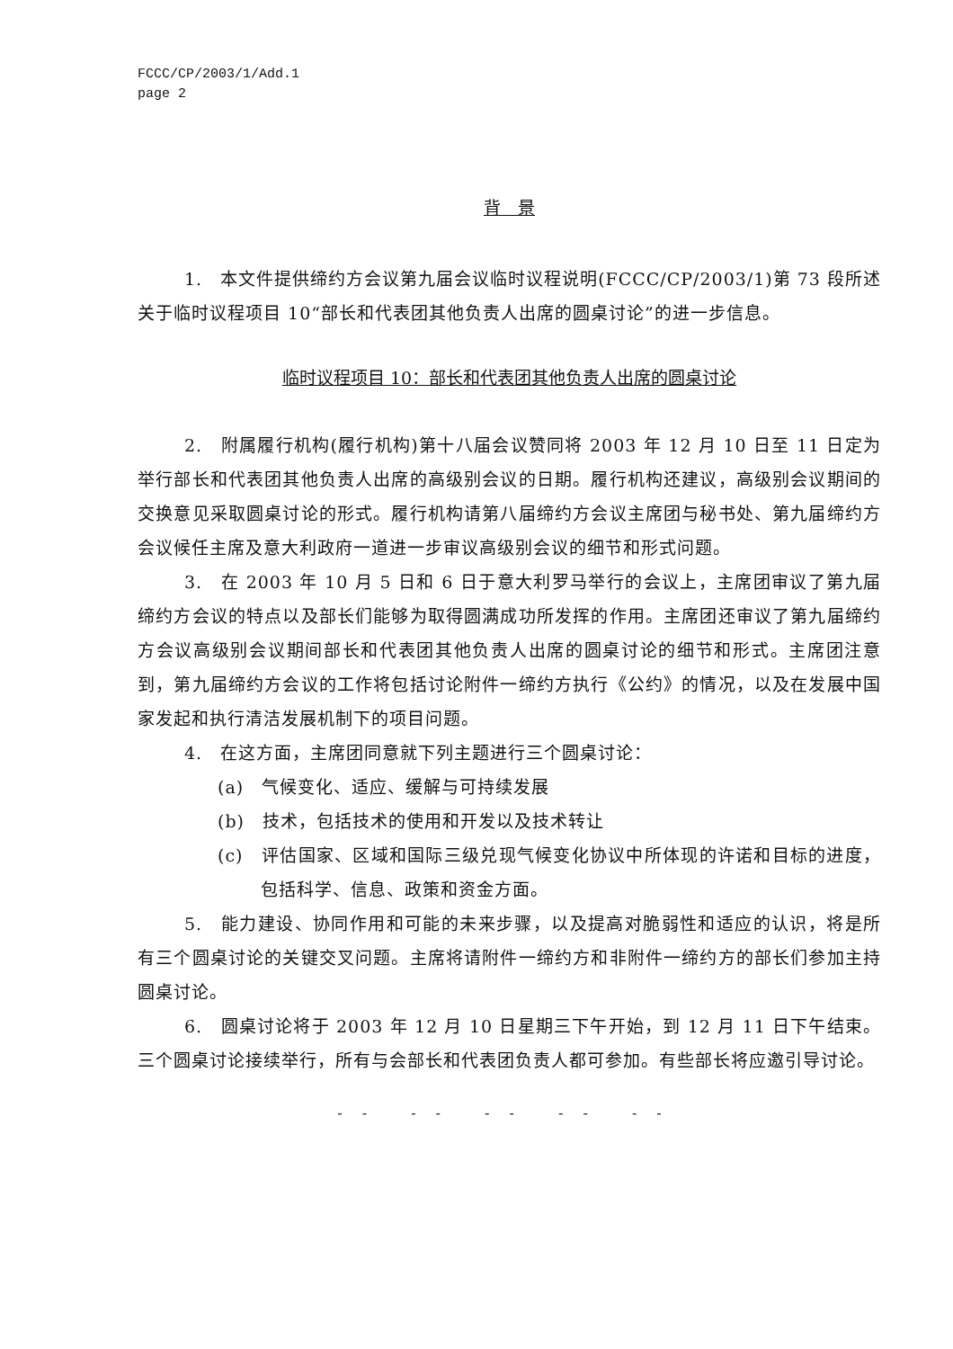FCCC/CP/2003/1/Add.1
page 2
背　景
1.　本文件提供缔约方会议第九届会议临时议程说明(FCCC/CP/2003/1)第 73 段所述关于临时议程项目 10“部长和代表团其他负责人出席的圆桌讨论”的进一步信息。
临时议程项目 10：部长和代表团其他负责人出席的圆桌讨论
2.　附属履行机构(履行机构)第十八届会议赞同将 2003 年 12 月 10 日至 11 日定为举行部长和代表团其他负责人出席的高级别会议的日期。履行机构还建议，高级别会议期间的交换意见采取圆桌讨论的形式。履行机构请第八届缔约方会议主席团与秘书处、第九届缔约方会议候任主席及意大利政府一道进一步审议高级别会议的细节和形式问题。
3.　在 2003 年 10 月 5 日和 6 日于意大利罗马举行的会议上，主席团审议了第九届缔约方会议的特点以及部长们能够为取得圆满成功所发挥的作用。主席团还审议了第九届缔约方会议高级别会议期间部长和代表团其他负责人出席的圆桌讨论的细节和形式。主席团注意到，第九届缔约方会议的工作将包括讨论附件一缔约方执行《公约》的情况，以及在发展中国家发起和执行清洁发展机制下的项目问题。
4.　在这方面，主席团同意就下列主题进行三个圆桌讨论：
(a)　气候变化、适应、缓解与可持续发展
(b)　技术，包括技术的使用和开发以及技术转让
(c)　评估国家、区域和国际三级兑现气候变化协议中所体现的许诺和目标的进度，包括科学、信息、政策和资金方面。
5.　能力建设、协同作用和可能的未来步骤，以及提高对脆弱性和适应的认识，将是所有三个圆桌讨论的关键交叉问题。主席将请附件一缔约方和非附件一缔约方的部长们参加主持圆桌讨论。
6.　圆桌讨论将于 2003 年 12 月 10 日星期三下午开始，到 12 月 11 日下午结束。三个圆桌讨论接续举行，所有与会部长和代表团负责人都可参加。有些部长将应邀引导讨论。
-- -- -- -- --